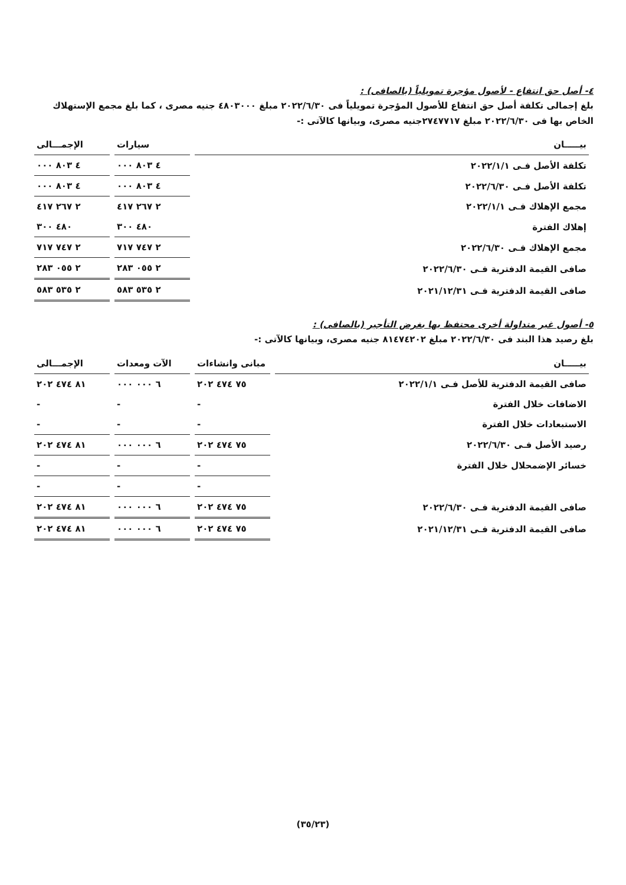٤- أصل حق انتفاع - لأصول مؤجرة تمويلياً (بالصافى) :
بلغ إجمالى تكلفة أصل حق انتفاع للأصول المؤجرة تمويلياً فى ٢٠٢٢/٦/٣٠ مبلغ ٤٨٠٣٠٠٠ جنيه مصرى ، كما بلغ مجمع الإستهلاك الخاص بها فى ٢٠٢٢/٦/٣٠ مبلغ ٢٧٤٧٧١٧جنيه مصرى، وبيانها كالآتى :-
| بيـــــان | سيارات | الإجمـــالى |
| --- | --- | --- |
| تكلفة الأصل فـى ٢٠٢٢/١/١ | ٤ ٨٠٣ ٠٠٠ | ٤ ٨٠٣ ٠٠٠ |
| تكلفة الأصل فـى ٢٠٢٢/٦/٣٠ | ٤ ٨٠٣ ٠٠٠ | ٤ ٨٠٣ ٠٠٠ |
| مجمع الإهلاك فـى ٢٠٢٢/١/١ | ٢ ٢٦٧ ٤١٧ | ٢ ٢٦٧ ٤١٧ |
| إهلاك الفترة | ٤٨٠ ٣٠٠ | ٤٨٠ ٣٠٠ |
| مجمع الإهلاك فـى ٢٠٢٢/٦/٣٠ | ٢ ٧٤٧ ٧١٧ | ٢ ٧٤٧ ٧١٧ |
| صافى القيمة الدفترية فـى ٢٠٢٢/٦/٣٠ | ٢ ٠٥٥ ٢٨٣ | ٢ ٠٥٥ ٢٨٣ |
| صافى القيمة الدفترية فـى ٢٠٢١/١٢/٣١ | ٢ ٥٣٥ ٥٨٣ | ٢ ٥٣٥ ٥٨٣ |
٥- أصول غير متداولة أخرى محتفظ بها بغرض التأجير (بالصافى) :
بلغ رصيد هذا البند فى ٢٠٢٢/٦/٣٠ مبلغ ٨١٤٧٤٢٠٢ جنيه مصرى، وبيانها كالآتى :-
| بيـــــان | مبانى وانشاءات | الآت ومعدات | الإجمـــالى |
| --- | --- | --- | --- |
| صافى القيمة الدفترية للأصل فـى ٢٠٢٢/١/١ | ٧٥ ٤٧٤ ٢٠٢ | ٦ ٠٠٠ ٠٠٠ | ٨١ ٤٧٤ ٢٠٢ |
| الاضافات خلال الفترة | - | - | - |
| الاستبعادات خلال الفترة | - | - | - |
| رصيد الأصل فـى ٢٠٢٢/٦/٣٠ | ٧٥ ٤٧٤ ٢٠٢ | ٦ ٠٠٠ ٠٠٠ | ٨١ ٤٧٤ ٢٠٢ |
| خسائر الإضمحلال خلال الفترة | - | - | - |
| | - | - | - |
| صافى القيمة الدفترية فـى ٢٠٢٢/٦/٣٠ | ٧٥ ٤٧٤ ٢٠٢ | ٦ ٠٠٠ ٠٠٠ | ٨١ ٤٧٤ ٢٠٢ |
| صافى القيمة الدفترية فـى ٢٠٢١/١٢/٣١ | ٧٥ ٤٧٤ ٢٠٢ | ٦ ٠٠٠ ٠٠٠ | ٨١ ٤٧٤ ٢٠٢ |
(٣٥/٢٣)